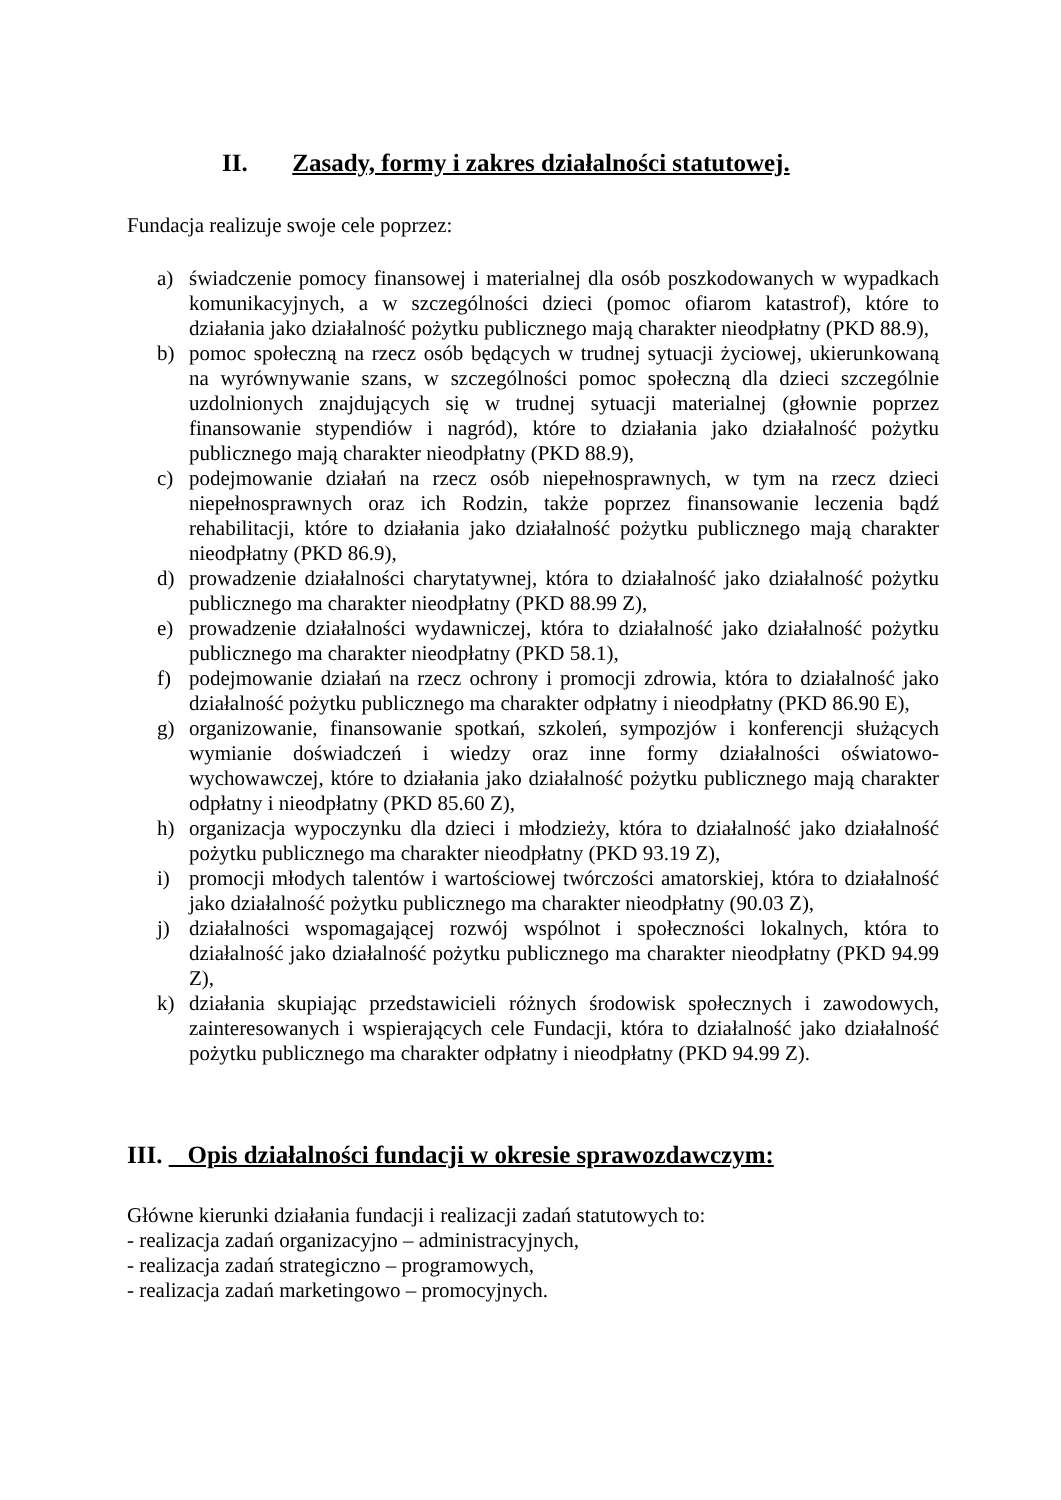II. Zasady, formy i zakres działalności statutowej.
Fundacja realizuje swoje cele poprzez:
a) świadczenie pomocy finansowej i materialnej dla osób poszkodowanych w wypadkach komunikacyjnych, a w szczególności dzieci (pomoc ofiarom katastrof), które to działania jako działalność pożytku publicznego mają charakter nieodpłatny (PKD 88.9),
b) pomoc społeczną na rzecz osób będących w trudnej sytuacji życiowej, ukierunkowaną na wyrównywanie szans, w szczególności pomoc społeczną dla dzieci szczególnie uzdolnionych znajdujących się w trudnej sytuacji materialnej (głownie poprzez finansowanie stypendiów i nagród), które to działania jako działalność pożytku publicznego mają charakter nieodpłatny (PKD 88.9),
c) podejmowanie działań na rzecz osób niepełnosprawnych, w tym na rzecz dzieci niepełnosprawnych oraz ich Rodzin, także poprzez finansowanie leczenia bądź rehabilitacji, które to działania jako działalność pożytku publicznego mają charakter nieodpłatny (PKD 86.9),
d) prowadzenie działalności charytatywnej, która to działalność jako działalność pożytku publicznego ma charakter nieodpłatny (PKD 88.99 Z),
e) prowadzenie działalności wydawniczej, która to działalność jako działalność pożytku publicznego ma charakter nieodpłatny (PKD 58.1),
f) podejmowanie działań na rzecz ochrony i promocji zdrowia, która to działalność jako działalność pożytku publicznego ma charakter odpłatny i nieodpłatny (PKD 86.90 E),
g) organizowanie, finansowanie spotkań, szkoleń, sympozjów i konferencji służących wymianie doświadczeń i wiedzy oraz inne formy działalności oświatowo-wychowawczej, które to działania jako działalność pożytku publicznego mają charakter odpłatny i nieodpłatny (PKD 85.60 Z),
h) organizacja wypoczynku dla dzieci i młodzieży, która to działalność jako działalność pożytku publicznego ma charakter nieodpłatny (PKD 93.19 Z),
i) promocji młodych talentów i wartościowej twórczości amatorskiej, która to działalność jako działalność pożytku publicznego ma charakter nieodpłatny (90.03 Z),
j) działalności wspomagającej rozwój wspólnot i społeczności lokalnych, która to działalność jako działalność pożytku publicznego ma charakter nieodpłatny (PKD 94.99 Z),
k) działania skupiając przedstawicieli różnych środowisk społecznych i zawodowych, zainteresowanych i wspierających cele Fundacji, która to działalność jako działalność pożytku publicznego ma charakter odpłatny i nieodpłatny (PKD 94.99 Z).
III. Opis działalności fundacji w okresie sprawozdawczym:
Główne kierunki działania fundacji i realizacji zadań statutowych to:
- realizacja zadań organizacyjno – administracyjnych,
- realizacja zadań strategiczno – programowych,
- realizacja zadań marketingowo – promocyjnych.